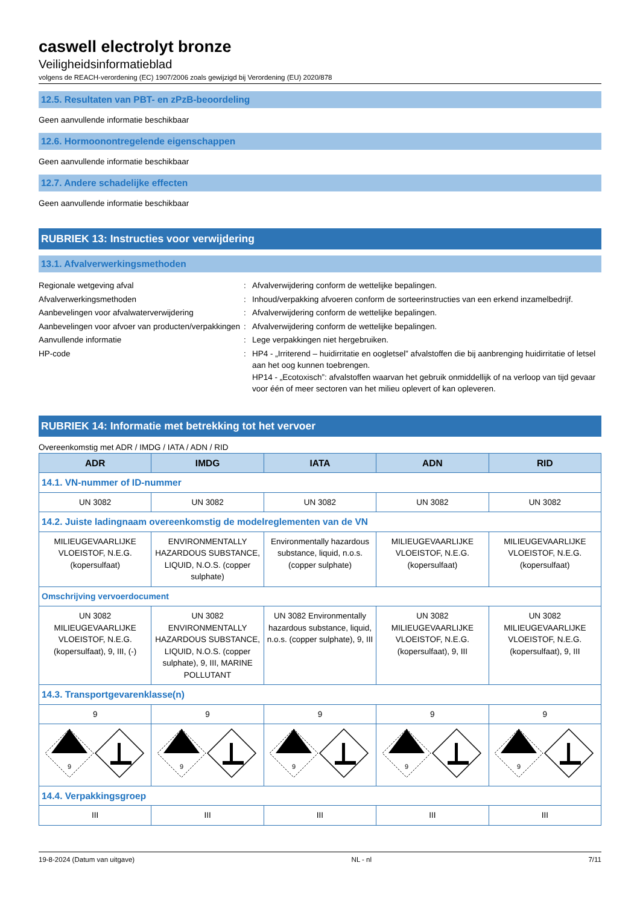caswell electrolyt bronze
Veiligheidsinformatieblad
volgens de REACH-verordening (EC) 1907/2006 zoals gewijzigd bij Verordening (EU) 2020/878
12.5. Resultaten van PBT- en zPzB-beoordeling
Geen aanvullende informatie beschikbaar
12.6. Hormoonontregelende eigenschappen
Geen aanvullende informatie beschikbaar
12.7. Andere schadelijke effecten
Geen aanvullende informatie beschikbaar
RUBRIEK 13: Instructies voor verwijdering
13.1. Afvalverwerkingsmethoden
Regionale wetgeving afval
:
Afvalverwijdering conform de wettelijke bepalingen.
Afvalverwerkingsmethoden
:
Inhoud/verpakking afvoeren conform de sorteerinstructies van een erkend inzamelbedrijf.
Aanbevelingen voor afvalwaterverwijdering
:
Afvalverwijdering conform de wettelijke bepalingen.
Aanbevelingen voor afvoer van producten/verpakkingen
:
Afvalverwijdering conform de wettelijke bepalingen.
Aanvullende informatie
:
Lege verpakkingen niet hergebruiken.
HP-code
:
HP4 - „Irriterend – huidirritatie en oogletsel” afvalstoffen die bij aanbrenging huidirritatie of letsel aan het oog kunnen toebrengen.
HP14 - „Ecotoxisch”: afvalstoffen waarvan het gebruik onmiddellijk of na verloop van tijd gevaar voor één of meer sectoren van het milieu oplevert of kan opleveren.
RUBRIEK 14: Informatie met betrekking tot het vervoer
Overeenkomstig met ADR / IMDG / IATA / ADN / RID
| ADR | IMDG | IATA | ADN | RID |
| --- | --- | --- | --- | --- |
| 14.1. VN-nummer of ID-nummer | | | | |
| UN 3082 | UN 3082 | UN 3082 | UN 3082 | UN 3082 |
| 14.2. Juiste ladingnaam overeenkomstig de modelreglementen van de VN | | | | |
| MILIEUGEVAARLIJKE VLOEISTOF, N.E.G. (kopersulfaat) | ENVIRONMENTALLY HAZARDOUS SUBSTANCE, LIQUID, N.O.S. (copper sulphate) | Environmentally hazardous substance, liquid, n.o.s. (copper sulphate) | MILIEUGEVAARLIJKE VLOEISTOF, N.E.G. (kopersulfaat) | MILIEUGEVAARLIJKE VLOEISTOF, N.E.G. (kopersulfaat) |
| Omschrijving vervoerdocument | | | | |
| UN 3082 MILIEUGEVAARLIJKE VLOEISTOF, N.E.G. (kopersulfaat), 9, III, (-) | UN 3082 ENVIRONMENTALLY HAZARDOUS SUBSTANCE, LIQUID, N.O.S. (copper sulphate), 9, III, MARINE POLLUTANT | UN 3082 Environmentally hazardous substance, liquid, n.o.s. (copper sulphate), 9, III | UN 3082 MILIEUGEVAARLIJKE VLOEISTOF, N.E.G. (kopersulfaat), 9, III | UN 3082 MILIEUGEVAARLIJKE VLOEISTOF, N.E.G. (kopersulfaat), 9, III |
| 14.3. Transportgevarenklasse(n) | | | | |
| 9 | 9 | 9 | 9 | 9 |
| 9 | 9 | 9 | 9 | 9 |
| 14.4. Verpakkingsgroep | | | | |
| III | III | III | III | III |
19-8-2024 (Datum van uitgave) NL - nl 7/11